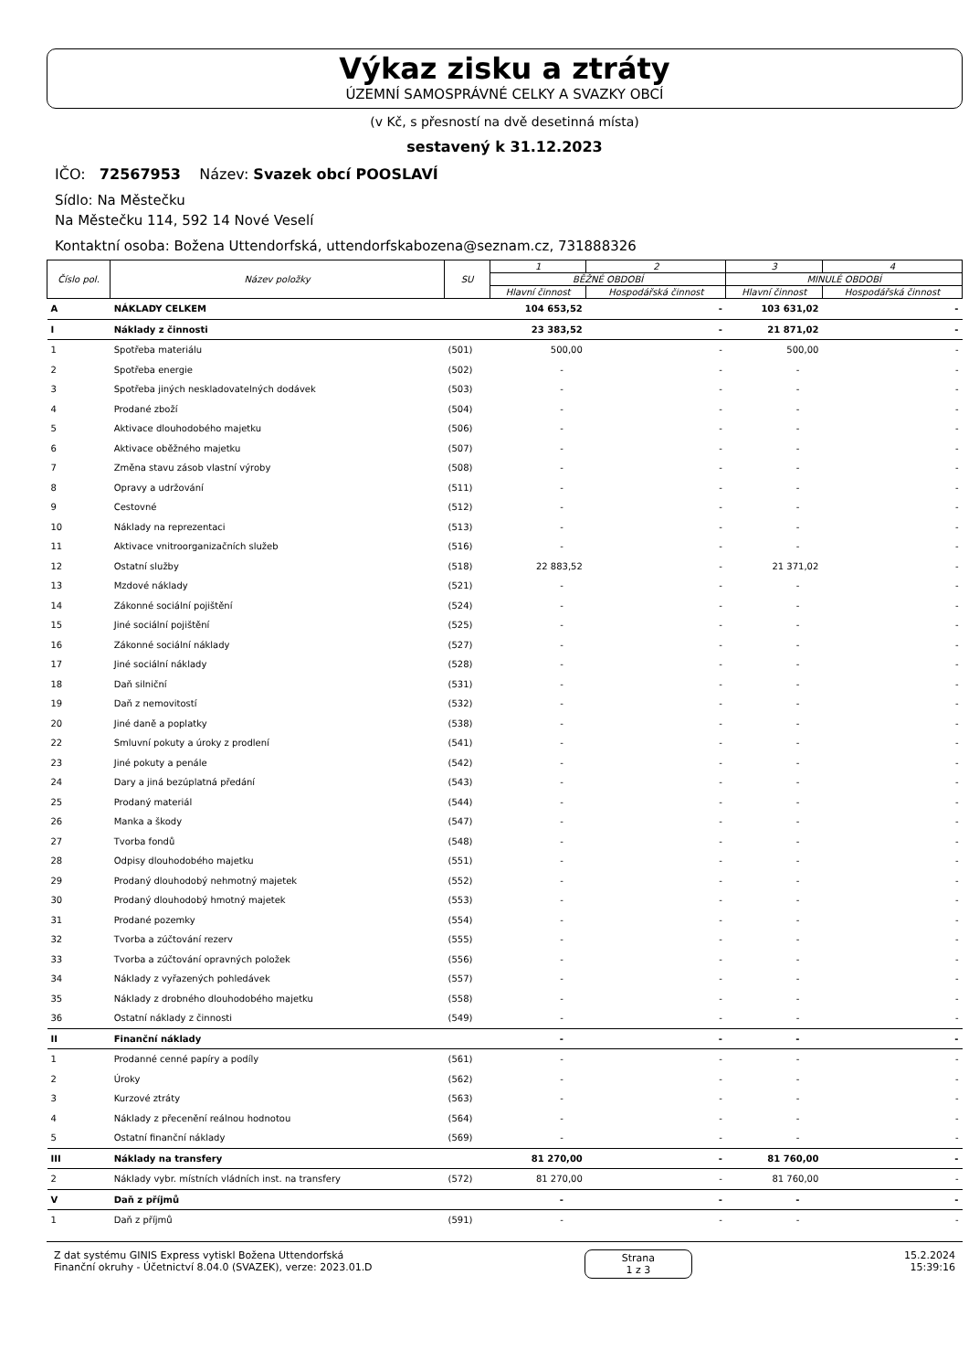Výkaz zisku a ztráty
ÚZEMNÍ SAMOSPRÁVNÉ CELKY A SVAZKY OBCÍ
(v Kč, s přesností na dvě desetinná místa)
sestavený k 31.12.2023
IČO: 72567953 Název: Svazek obcí POOSLAVÍ
Sídlo: Na Městečku
Na Městečku 114, 592 14 Nové Veselí
Kontaktní osoba: Božena Uttendorfská, uttendorfskabozena@seznam.cz, 731888326
| Číslo pol. | Název položky | SU | 1 | 2 | 3 | 4 |
| --- | --- | --- | --- | --- | --- | --- |
| | | | BĚŽNÉ OBDOBÍ | | MINULÉ OBDOBÍ | |
| | | | Hlavní činnost | Hospodářská činnost | Hlavní činnost | Hospodářská činnost |
| A | NÁKLADY CELKEM | | 104 653,52 | - | 103 631,02 | - |
| I | Náklady z činnosti | | 23 383,52 | - | 21 871,02 | - |
| 1 | Spotřeba materiálu | (501) | 500,00 | - | 500,00 | - |
| 2 | Spotřeba energie | (502) | - | - | - | - |
| 3 | Spotřeba jiných neskladovatelných dodávek | (503) | - | - | - | - |
| 4 | Prodané zboží | (504) | - | - | - | - |
| 5 | Aktivace dlouhodobého majetku | (506) | - | - | - | - |
| 6 | Aktivace oběžného majetku | (507) | - | - | - | - |
| 7 | Změna stavu zásob vlastní výroby | (508) | - | - | - | - |
| 8 | Opravy a udržování | (511) | - | - | - | - |
| 9 | Cestovné | (512) | - | - | - | - |
| 10 | Náklady na reprezentaci | (513) | - | - | - | - |
| 11 | Aktivace vnitroorganizačních služeb | (516) | - | - | - | - |
| 12 | Ostatní služby | (518) | 22 883,52 | - | 21 371,02 | - |
| 13 | Mzdové náklady | (521) | - | - | - | - |
| 14 | Zákonné sociální pojištění | (524) | - | - | - | - |
| 15 | Jiné sociální pojištění | (525) | - | - | - | - |
| 16 | Zákonné sociální náklady | (527) | - | - | - | - |
| 17 | Jiné sociální náklady | (528) | - | - | - | - |
| 18 | Daň silniční | (531) | - | - | - | - |
| 19 | Daň z nemovitostí | (532) | - | - | - | - |
| 20 | Jiné daně a poplatky | (538) | - | - | - | - |
| 22 | Smluvní pokuty a úroky z prodlení | (541) | - | - | - | - |
| 23 | Jiné pokuty a penále | (542) | - | - | - | - |
| 24 | Dary a jiná bezúplatná předání | (543) | - | - | - | - |
| 25 | Prodaný materiál | (544) | - | - | - | - |
| 26 | Manka a škody | (547) | - | - | - | - |
| 27 | Tvorba fondů | (548) | - | - | - | - |
| 28 | Odpisy dlouhodobého majetku | (551) | - | - | - | - |
| 29 | Prodaný dlouhodobý nehmotný majetek | (552) | - | - | - | - |
| 30 | Prodaný dlouhodobý hmotný majetek | (553) | - | - | - | - |
| 31 | Prodané pozemky | (554) | - | - | - | - |
| 32 | Tvorba a zúčtování rezerv | (555) | - | - | - | - |
| 33 | Tvorba a zúčtování opravných položek | (556) | - | - | - | - |
| 34 | Náklady z vyřazených pohledávek | (557) | - | - | - | - |
| 35 | Náklady z drobného dlouhodobého majetku | (558) | - | - | - | - |
| 36 | Ostatní náklady z činnosti | (549) | - | - | - | - |
| II | Finanční náklady | | - | - | - | - |
| 1 | Prodanné cenné papíry a podíly | (561) | - | - | - | - |
| 2 | Úroky | (562) | - | - | - | - |
| 3 | Kurzové ztráty | (563) | - | - | - | - |
| 4 | Náklady z přecenění reálnou hodnotou | (564) | - | - | - | - |
| 5 | Ostatní finanční náklady | (569) | - | - | - | - |
| III | Náklady na transfery | | 81 270,00 | - | 81 760,00 | - |
| 2 | Náklady vybr. místních vládních inst. na transfery | (572) | 81 270,00 | - | 81 760,00 | - |
| V | Daň z příjmů | | - | - | - | - |
| 1 | Daň z příjmů | (591) | - | - | - | - |
Z dat systému GINIS Express vytiskl Božena Uttendorfská
Finanční okruhy - Účetnictví 8.04.0 (SVAZEK), verze: 2023.01.D
Strana
1 z 3
15.2.2024
15:39:16